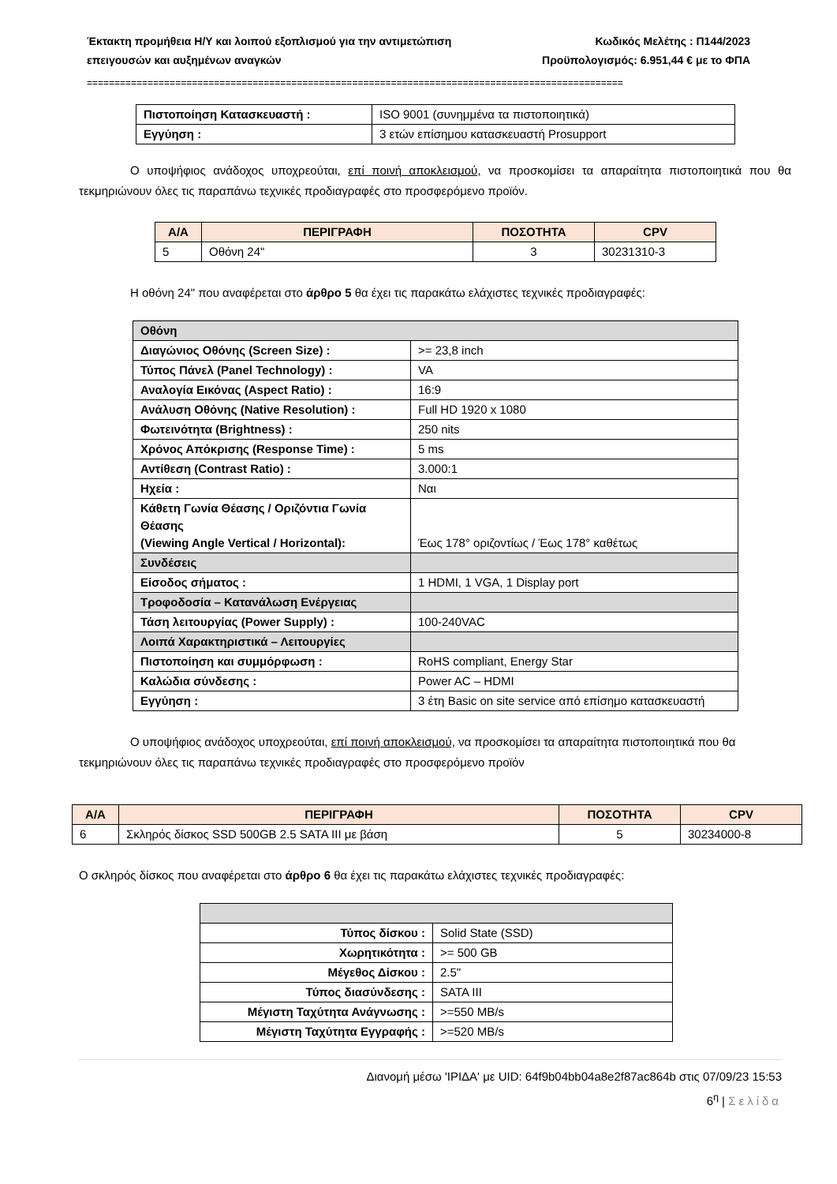Έκτακτη προμήθεια Η/Υ και λοιπού εξοπλισμού για την αντιμετώπιση
επειγουσών και αυξημένων αναγκών
Κωδικός Μελέτης : Π144/2023
Προϋπολογισμός: 6.951,44 € με το ΦΠΑ
=================================================================================================
| Πιστοποίηση Κατασκευαστή : | ISO 9001 (συνημμένα τα πιστοποιητικά) |
| Εγγύηση : | 3 ετών επίσημου κατασκευαστή Prosupport |
Ο υποψήφιος ανάδοχος υποχρεούται, επί ποινή αποκλεισμού, να προσκομίσει τα απαραίτητα πιστοποιητικά που θα τεκμηριώνουν όλες τις παραπάνω τεχνικές προδιαγραφές στο προσφερόμενο προϊόν.
| Α/Α | ΠΕΡΙΓΡΑΦΗ | ΠΟΣΟΤΗΤΑ | CPV |
| --- | --- | --- | --- |
| 5 | Οθόνη 24" | 3 | 30231310-3 |
Η οθόνη 24" που αναφέρεται στο άρθρο 5 θα έχει τις παρακάτω ελάχιστες τεχνικές προδιαγραφές:
| Οθόνη | |
| Διαγώνιος Οθόνης (Screen Size) : | >= 23,8 inch |
| Τύπος Πάνελ (Panel Technology) : | VA |
| Αναλογία Εικόνας (Aspect Ratio) : | 16:9 |
| Ανάλυση Οθόνης (Native Resolution) : | Full HD 1920 x 1080 |
| Φωτεινότητα (Brightness) : | 250 nits |
| Χρόνος Απόκρισης (Response Time) : | 5 ms |
| Αντίθεση (Contrast Ratio) : | 3.000:1 |
| Ηχεία : | Ναι |
| Κάθετη Γωνία Θέασης / Οριζόντια Γωνία Θέασης (Viewing Angle Vertical / Horizontal): | Έως 178° οριζοντίως / Έως 178° καθέτως |
| Συνδέσεις | |
| Είσοδος σήματος : | 1 HDMI, 1 VGA, 1 Display port |
| Τροφοδοσία – Κατανάλωση Ενέργειας | |
| Τάση λειτουργίας (Power Supply) : | 100-240VAC |
| Λοιπά Χαρακτηριστικά – Λειτουργίες | |
| Πιστοποίηση και συμμόρφωση : | RoHS compliant, Energy Star |
| Καλώδια σύνδεσης : | Power AC – HDMI |
| Εγγύηση : | 3 έτη Basic on site service από επίσημο κατασκευαστή |
Ο υποψήφιος ανάδοχος υποχρεούται, επί ποινή αποκλεισμού, να προσκομίσει τα απαραίτητα πιστοποιητικά που θα τεκμηριώνουν όλες τις παραπάνω τεχνικές προδιαγραφές στο προσφερόμενο προϊόν
| Α/Α | ΠΕΡΙΓΡΑΦΗ | ΠΟΣΟΤΗΤΑ | CPV |
| --- | --- | --- | --- |
| 6 | Σκληρός δίσκος SSD 500GB 2.5 SATA III με βάση | 5 | 30234000-8 |
Ο σκληρός δίσκος που αναφέρεται στο άρθρο 6 θα έχει τις παρακάτω ελάχιστες τεχνικές προδιαγραφές:
| Τύπος δίσκου : | Solid State (SSD) |
| Χωρητικότητα : | >= 500 GB |
| Μέγεθος Δίσκου : | 2.5" |
| Τύπος διασύνδεσης : | SATA III |
| Μέγιστη Ταχύτητα Ανάγνωσης : | >=550 MB/s |
| Μέγιστη Ταχύτητα Εγγραφής : | >=520 MB/s |
Διανομή μέσω 'ΙΡΙΔΑ' με UID: 64f9b04bb04a8e2f87ac864b στις 07/09/23 15:53
6<sup>η</sup> | Σελίδα